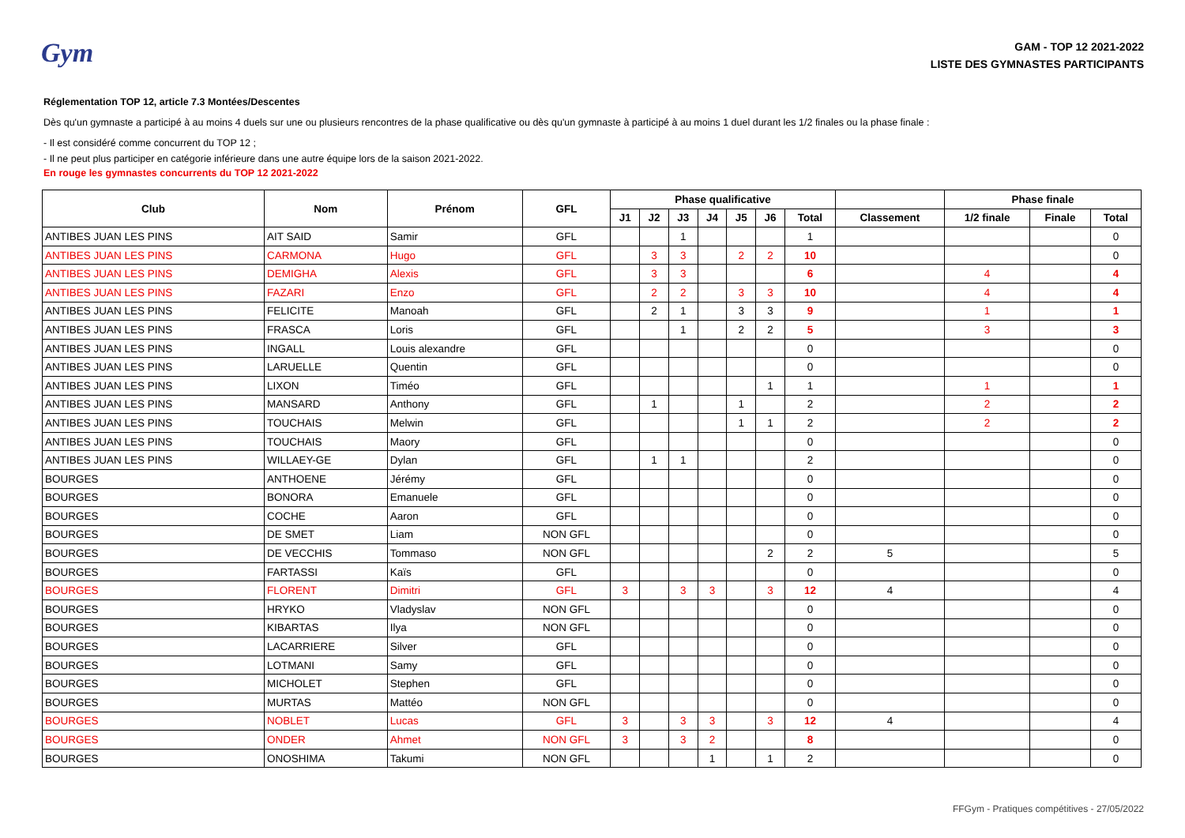Gym
GAM - TOP 12 2021-2022
LISTE DES GYMNASTES PARTICIPANTS
Réglementation TOP 12, article 7.3 Montées/Descentes
Dès qu'un gymnaste a participé à au moins 4 duels sur une ou plusieurs rencontres de la phase qualificative ou dès qu'un gymnaste à participé à au moins 1 duel durant les 1/2 finales ou la phase finale :
- Il est considéré comme concurrent du TOP 12 ;
- Il ne peut plus participer en catégorie inférieure dans une autre équipe lors de la saison 2021-2022.
En rouge les gymnastes concurrents du TOP 12 2021-2022
| Club | Nom | Prénom | GFL | Phase qualificative | | | | | | | | Phase finale | | |
| --- | --- | --- | --- | --- | --- | --- | --- | --- | --- | --- | --- | --- | --- | --- |
| | | | | J1 | J2 | J3 | J4 | J5 | J6 | Total | Classement | 1/2 finale | Finale | Total |
| ANTIBES JUAN LES PINS | AIT SAID | Samir | GFL | | | 1 | | | | 1 | | | | 0 |
| ANTIBES JUAN LES PINS | CARMONA | Hugo | GFL | | 3 | 3 | | 2 | 2 | 10 | | | | 0 |
| ANTIBES JUAN LES PINS | DEMIGHA | Alexis | GFL | | 3 | 3 | | | | 6 | | 4 | | 4 |
| ANTIBES JUAN LES PINS | FAZARI | Enzo | GFL | | 2 | 2 | | 3 | 3 | 10 | | 4 | | 4 |
| ANTIBES JUAN LES PINS | FELICITE | Manoah | GFL | | 2 | 1 | | 3 | 3 | 9 | | 1 | | 1 |
| ANTIBES JUAN LES PINS | FRASCA | Loris | GFL | | | 1 | | 2 | 2 | 5 | | 3 | | 3 |
| ANTIBES JUAN LES PINS | INGALL | Louis alexandre | GFL | | | | | | | 0 | | | | 0 |
| ANTIBES JUAN LES PINS | LARUELLE | Quentin | GFL | | | | | | | 0 | | | | 0 |
| ANTIBES JUAN LES PINS | LIXON | Timéo | GFL | | | | | | 1 | 1 | | 1 | | 1 |
| ANTIBES JUAN LES PINS | MANSARD | Anthony | GFL | | 1 | | | 1 | | 2 | | 2 | | 2 |
| ANTIBES JUAN LES PINS | TOUCHAIS | Melwin | GFL | | | | | 1 | 1 | 2 | | 2 | | 2 |
| ANTIBES JUAN LES PINS | TOUCHAIS | Maory | GFL | | | | | | | 0 | | | | 0 |
| ANTIBES JUAN LES PINS | WILLAEY-GE | Dylan | GFL | | 1 | 1 | | | | 2 | | | | 0 |
| BOURGES | ANTHOENE | Jérémy | GFL | | | | | | | 0 | | | | 0 |
| BOURGES | BONORA | Emanuele | GFL | | | | | | | 0 | | | | 0 |
| BOURGES | COCHE | Aaron | GFL | | | | | | | 0 | | | | 0 |
| BOURGES | DE SMET | Liam | NON GFL | | | | | | | 0 | | | | 0 |
| BOURGES | DE VECCHIS | Tommaso | NON GFL | | | | | | 2 | 2 | 5 | | | 5 |
| BOURGES | FARTASSI | Kaïs | GFL | | | | | | | 0 | | | | 0 |
| BOURGES | FLORENT | Dimitri | GFL | 3 | | 3 | 3 | | 3 | 12 | 4 | | | 4 |
| BOURGES | HRYKO | Vladyslav | NON GFL | | | | | | | 0 | | | | 0 |
| BOURGES | KIBARTAS | Ilya | NON GFL | | | | | | | 0 | | | | 0 |
| BOURGES | LACARRIERE | Silver | GFL | | | | | | | 0 | | | | 0 |
| BOURGES | LOTMANI | Samy | GFL | | | | | | | 0 | | | | 0 |
| BOURGES | MICHOLET | Stephen | GFL | | | | | | | 0 | | | | 0 |
| BOURGES | MURTAS | Mattéo | NON GFL | | | | | | | 0 | | | | 0 |
| BOURGES | NOBLET | Lucas | GFL | 3 | | 3 | 3 | | 3 | 12 | 4 | | | 4 |
| BOURGES | ONDER | Ahmet | NON GFL | 3 | | 3 | 2 | | | 8 | | | | 0 |
| BOURGES | ONOSHIMA | Takumi | NON GFL | | | | 1 | | 1 | 2 | | | | 0 |
FFGym - Pratiques compétitives - 27/05/2022